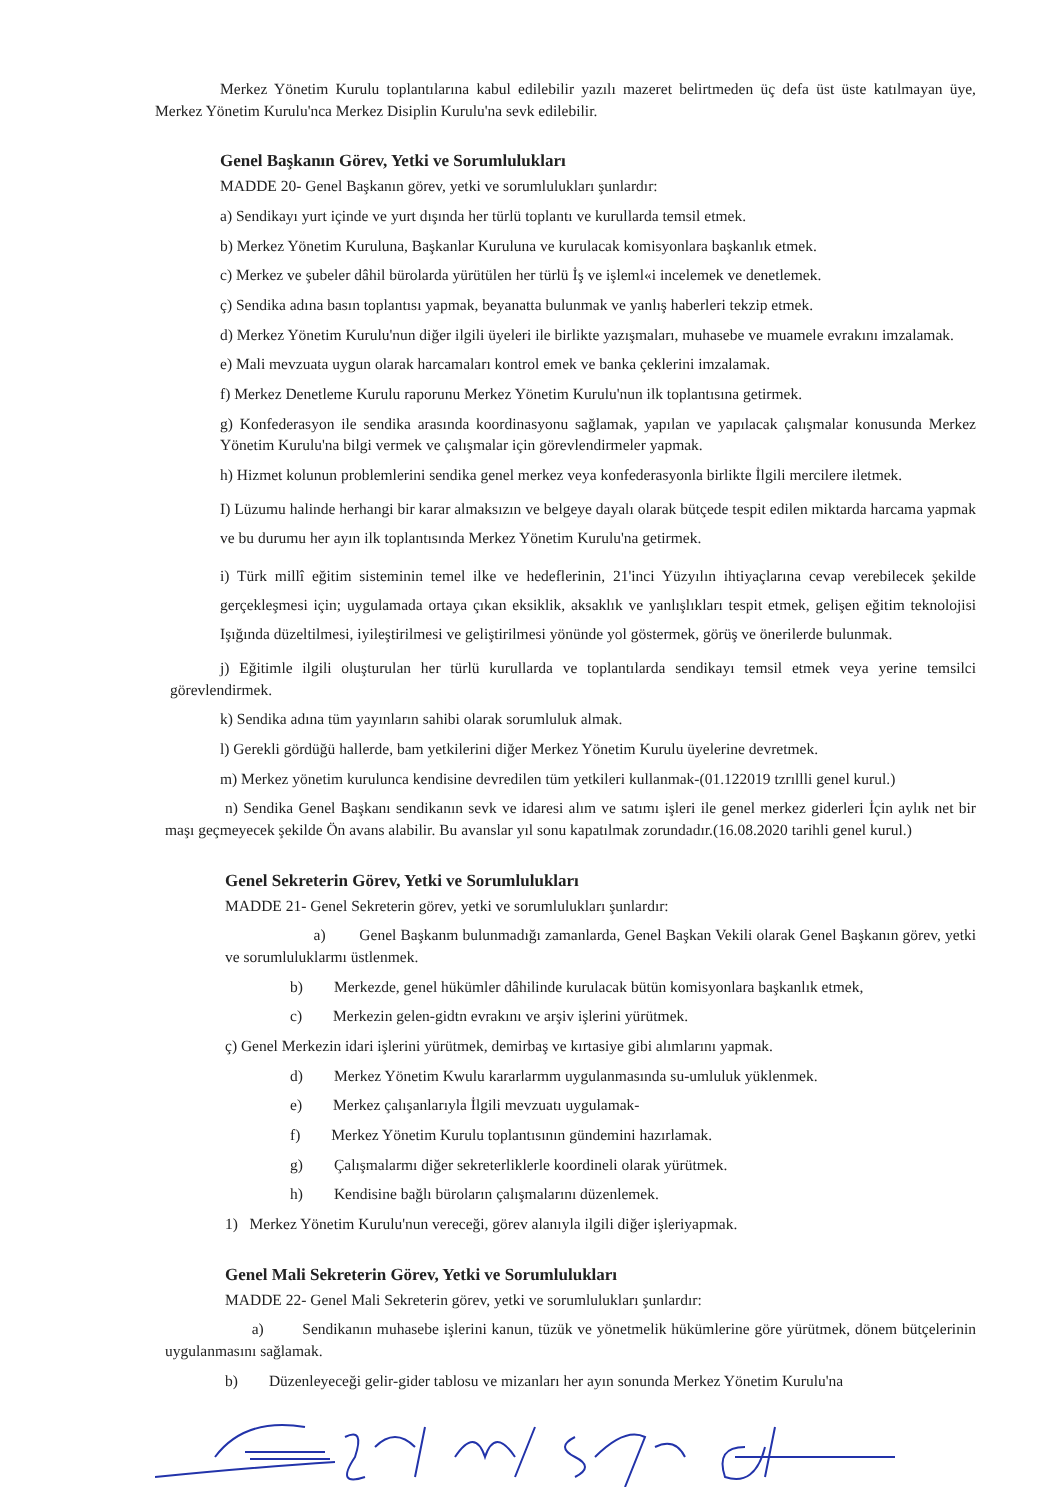Merkez Yönetim Kurulu toplantılarına kabul edilebilir yazılı mazeret belirtmeden üç defa üst üste katılmayan üye, Merkez Yönetim Kurulu'nca Merkez Disiplin Kurulu'na sevk edilebilir.
Genel Başkanın Görev, Yetki ve Sorumlulukları
MADDE 20- Genel Başkanın görev, yetki ve sorumlulukları şunlardır:
a) Sendikayı yurt içinde ve yurt dışında her türlü toplantı ve kurullarda temsil etmek.
b) Merkez Yönetim Kuruluna, Başkanlar Kuruluna ve kurulacak komisyonlara başkanlık etmek.
c) Merkez ve şubeler dâhil bürolarda yürütülen her türlü İş ve işleml«i incelemek ve denetlemek.
ç) Sendika adına basın toplantısı yapmak, beyanatta bulunmak ve yanlış haberleri tekzip etmek.
d) Merkez Yönetim Kurulu'nun diğer ilgili üyeleri ile birlikte yazışmaları, muhasebe ve muamele evrakını imzalamak.
e) Mali mevzuata uygun olarak harcamaları kontrol emek ve banka çeklerini imzalamak.
f) Merkez Denetleme Kurulu raporunu Merkez Yönetim Kurulu'nun ilk toplantısına getirmek.
g) Konfederasyon ile sendika arasında koordinasyonu sağlamak, yapılan ve yapılacak çalışmalar konusunda Merkez Yönetim Kurulu'na bilgi vermek ve çalışmalar için görevlendirmeler yapmak.
h) Hizmet kolunun problemlerini sendika genel merkez veya konfederasyonla birlikte İlgili mercilere iletmek.
I) Lüzumu halinde herhangi bir karar almaksızın ve belgeye dayalı olarak bütçede tespit edilen miktarda harcama yapmak ve bu durumu her ayın ilk toplantısında Merkez Yönetim Kurulu'na getirmek.
i) Türk millî eğitim sisteminin temel ilke ve hedeflerinin, 21'inci Yüzyılın ihtiyaçlarına cevap verebilecek şekilde gerçekleşmesi için; uygulamada ortaya çıkan eksiklik, aksaklık ve yanlışlıkları tespit etmek, gelişen eğitim teknolojisi Işığında düzeltilmesi, iyileştirilmesi ve geliştirilmesi yönünde yol göstermek, görüş ve önerilerde bulunmak.
j) Eğitimle ilgili oluşturulan her türlü kurullarda ve toplantılarda sendikayı temsil etmek veya yerine temsilci görevlendirmek.
k) Sendika adına tüm yayınların sahibi olarak sorumluluk almak.
l) Gerekli gördüğü hallerde, bam yetkilerini diğer Merkez Yönetim Kurulu üyelerine devretmek.
m) Merkez yönetim kurulunca kendisine devredilen tüm yetkileri kullanmak-(01.122019 tzrıllli genel kurul.)
n) Sendika Genel Başkanı sendikanın sevk ve idaresi alım ve satımı işleri ile genel merkez giderleri İçin aylık net bir maşı geçmeyecek şekilde Ön avans alabilir. Bu avanslar yıl sonu kapatılmak zorundadır.(16.08.2020 tarihli genel kurul.)
Genel Sekreterin Görev, Yetki ve Sorumlulukları
MADDE 21- Genel Sekreterin görev, yetki ve sorumlulukları şunlardır:
a) Genel Başkanm bulunmadığı zamanlarda, Genel Başkan Vekili olarak Genel Başkanın görev, yetki ve sorumluluklarmı üstlenmek.
b) Merkezde, genel hükümler dâhilinde kurulacak bütün komisyonlara başkanlık etmek,
c) Merkezin gelen-gidtn evrakını ve arşiv işlerini yürütmek.
ç) Genel Merkezin idari işlerini yürütmek, demirbaş ve kırtasiye gibi alımlarını yapmak.
d) Merkez Yönetim Kwulu kararlarmm uygulanmasında su-umluluk yüklenmek.
e) Merkez çalışanlarıyla İlgili mevzuatı uygulamak-
f) Merkez Yönetim Kurulu toplantısının gündemini hazırlamak.
g) Çalışmalarmı diğer sekreterliklerle koordineli olarak yürütmek.
h) Kendisine bağlı büroların çalışmalarını düzenlemek.
1) Merkez Yönetim Kurulu'nun vereceği, görev alanıyla ilgili diğer işleriyapmak.
Genel Mali Sekreterin Görev, Yetki ve Sorumlulukları
MADDE 22- Genel Mali Sekreterin görev, yetki ve sorumlulukları şunlardır:
a) Sendikanın muhasebe işlerini kanun, tüzük ve yönetmelik hükümlerine göre yürütmek, dönem bütçelerinin uygulanmasını sağlamak.
b) Düzenleyeceği gelir-gider tablosu ve mizanları her ayın sonunda Merkez Yönetim Kurulu'na